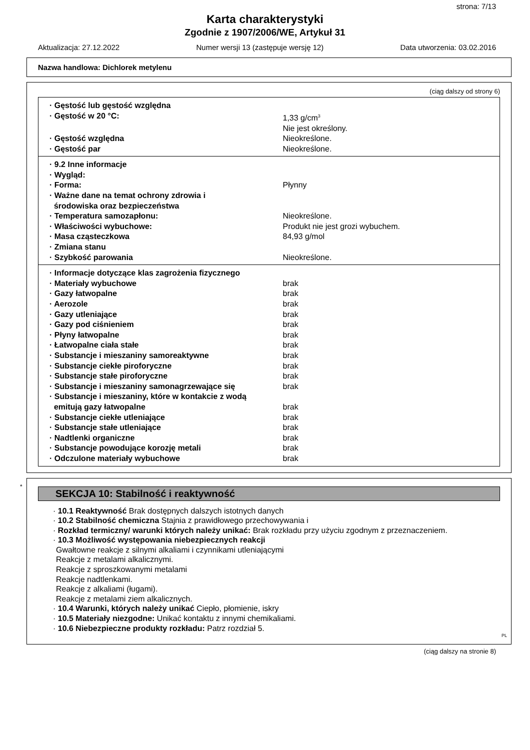strona: 7/13
Karta charakterystyki
Zgodnie z 1907/2006/WE, Artykuł 31
Aktualizacja: 27.12.2022 Numer wersji 13 (zastępuje wersję 12) Data utworzenia: 03.02.2016
Nazwa handlowa: Dichlorek metylenu
(ciąg dalszy od strony 6)
| · Gęstość lub gęstość względna | |
| · Gęstość w 20 °C: | 1,33 g/cm<sup>3</sup> |
| | Nie jest określony. |
| · Gęstość względna | Nieokreślone. |
| · Gęstość par | Nieokreślone. |
| · 9.2 Inne informacje | |
| · Wygląd: | |
| · Forma: | Płynny |
| · Ważne dane na temat ochrony zdrowia i środowiska oraz bezpieczeństwa | |
| · Temperatura samozapłonu: | Nieokreślone. |
| · Właściwości wybuchowe: | Produkt nie jest grozi wybuchem. |
| · Masa cząsteczkowa | 84,93 g/mol |
| · Zmiana stanu | |
| · Szybkość parowania | Nieokreślone. |
| · Informacje dotyczące klas zagrożenia fizycznego | |
| · Materiały wybuchowe | brak |
| · Gazy łatwopalne | brak |
| · Aerozole | brak |
| · Gazy utleniające | brak |
| · Gazy pod ciśnieniem | brak |
| · Płyny łatwopalne | brak |
| · Łatwopalne ciała stałe | brak |
| · Substancje i mieszaniny samoreaktywne | brak |
| · Substancje ciekłe piroforyczne | brak |
| · Substancje stałe piroforyczne | brak |
| · Substancje i mieszaniny samonagrzewające się | brak |
| · Substancje i mieszaniny, które w kontakcie z wodą emitują gazy łatwopalne | brak |
| · Substancje ciekłe utleniające | brak |
| · Substancje stałe utleniające | brak |
| · Nadtlenki organiczne | brak |
| · Substancje powodujące korozję metali | brak |
| · Odczulone materiały wybuchowe | brak |
*
SEKCJA 10: Stabilność i reaktywność
· 10.1 Reaktywność Brak dostępnych dalszych istotnych danych
· 10.2 Stabilność chemiczna Stajnia z prawidłowego przechowywania i
· Rozkład termiczny/ warunki których należy unikać: Brak rozkładu przy użyciu zgodnym z przeznaczeniem.
· 10.3 Możliwość występowania niebezpiecznych reakcji
Gwałtowne reakcje z silnymi alkaliami i czynnikami utleniającymi
Reakcje z metalami alkalicznymi.
Reakcje z sproszkowanymi metalami
Reakcje nadtlenkami.
Reakcje z alkaliami (ługami).
Reakcje z metalami ziem alkalicznych.
· 10.4 Warunki, których należy unikać Ciepło, płomienie, iskry
· 10.5 Materiały niezgodne: Unikać kontaktu z innymi chemikaliami.
· 10.6 Niebezpieczne produkty rozkładu: Patrz rozdział 5.
PL
(ciąg dalszy na stronie 8)